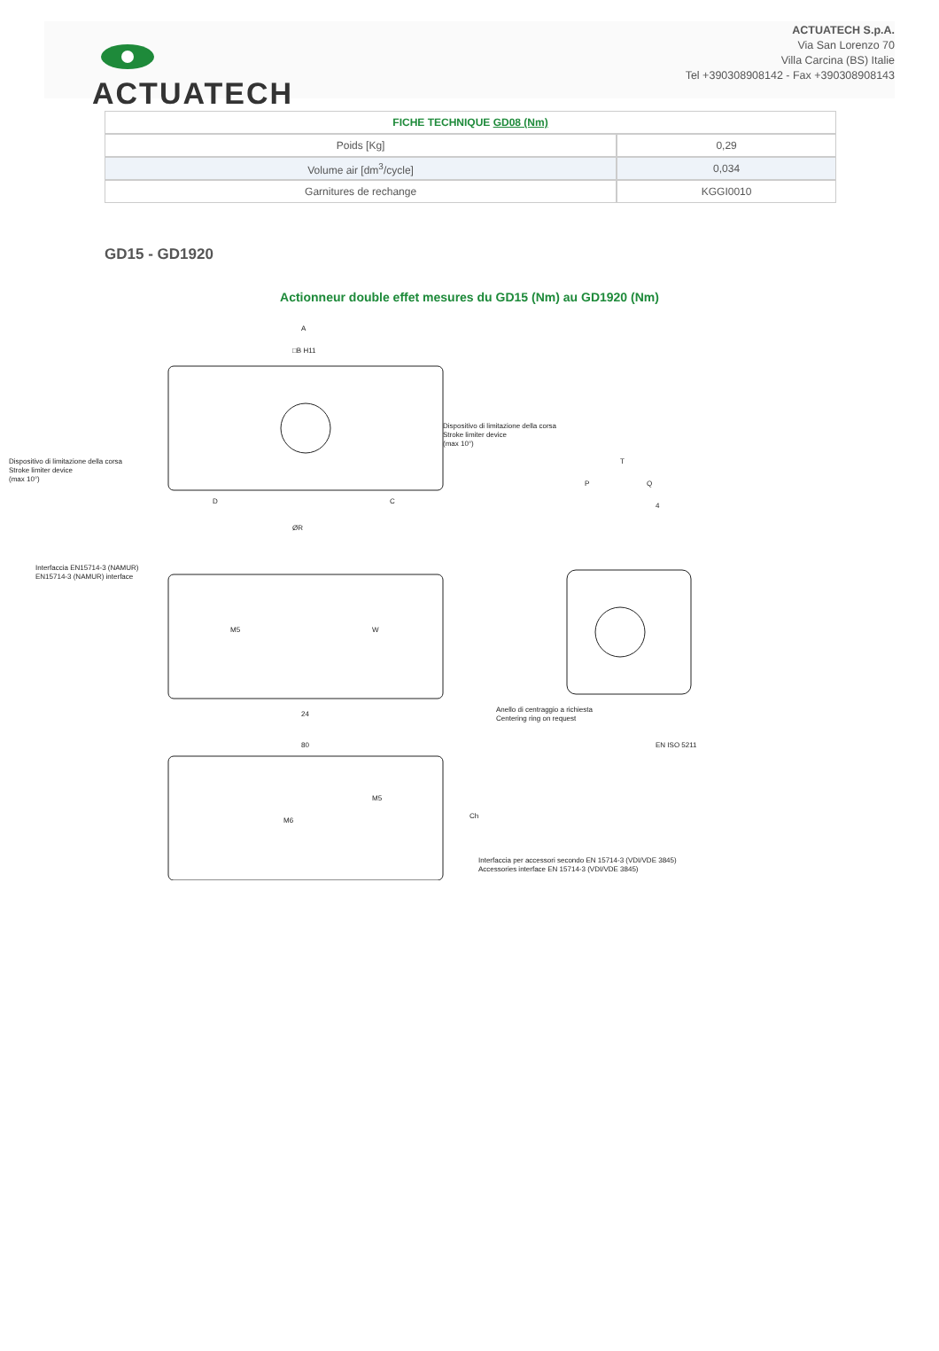ACTUATECH
ACTUATECH S.p.A.
Via San Lorenzo 70
Villa Carcina (BS) Italie
Tel +390308908142 - Fax +390308908143
| FICHE TECHNIQUE GD08 (Nm) | |
| --- | --- |
| Poids [Kg] | 0,29 |
| Volume air [dm<sup>3</sup>/cycle] | 0,034 |
| Garnitures de rechange | KGGI0010 |
GD15 - GD1920
Actionneur double effet mesures du GD15 (Nm) au GD1920 (Nm)
A
□B H11
Dispositivo di limitazione della corsa
Stroke limiter device
(max 10°)
Dispositivo di limitazione della corsa
Stroke limiter device
(max 10°)
D
C
ØR
Interfaccia EN15714-3 (NAMUR)
EN15714-3 (NAMUR) interface
M5
W
24
80
T
P
Q
4
Anello di centraggio a richiesta
Centering ring on request
EN ISO 5211
M6
M5
Ch
Interfaccia per accessori secondo EN 15714-3 (VDI/VDE 3845)
Accessories interface EN 15714-3 (VDI/VDE 3845)